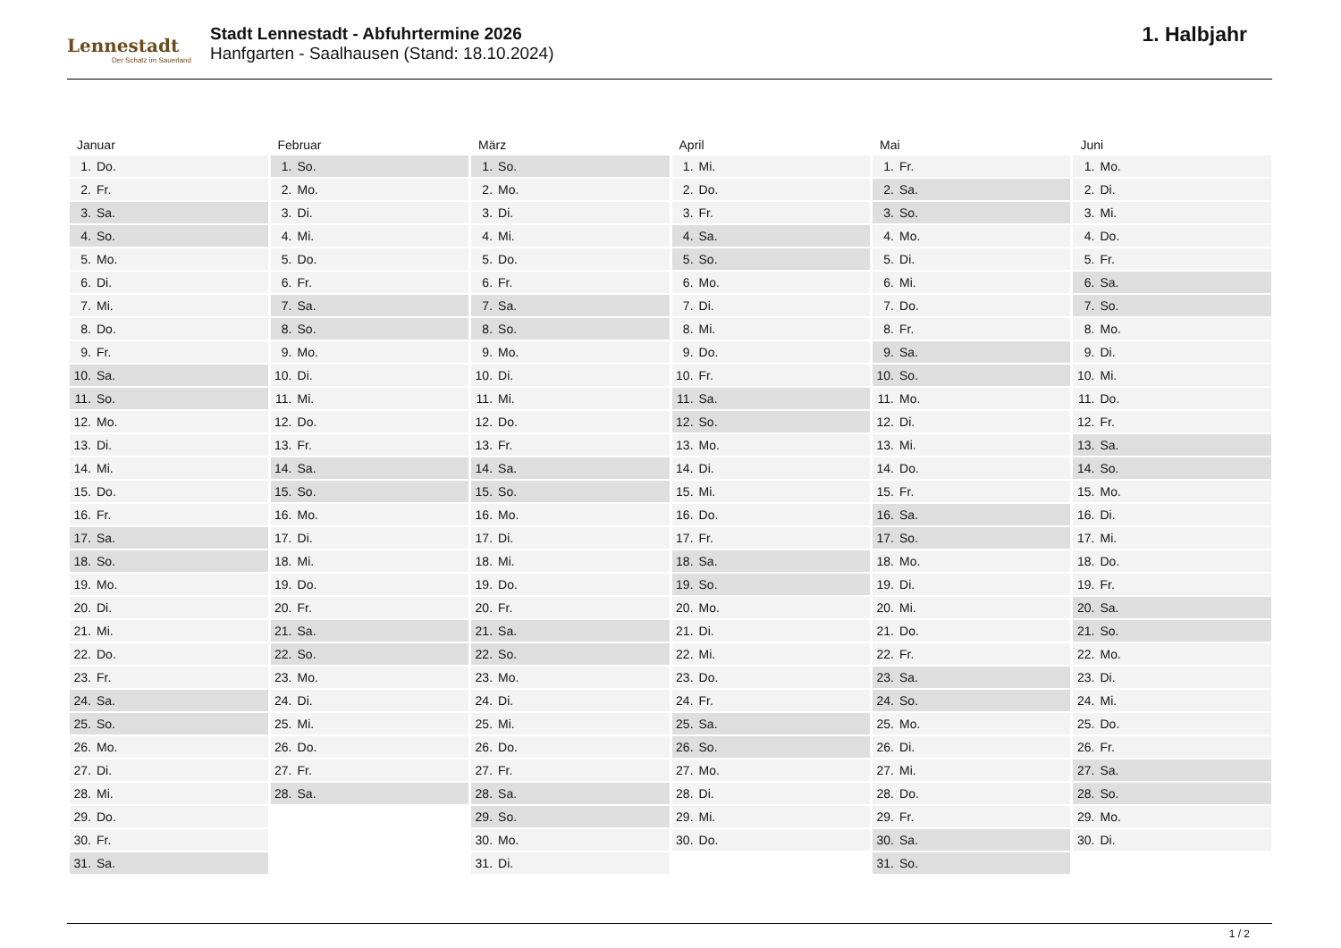Lennestadt
Der Schatz im Sauerland
Stadt Lennestadt - Abfuhrtermine 2026
Hanfgarten - Saalhausen (Stand: 18.10.2024)
1. Halbjahr
| Januar | Februar | März | April | Mai | Juni |
| --- | --- | --- | --- | --- | --- |
| 1. Do. | 1. So. | 1. So. | 1. Mi. | 1. Fr. | 1. Mo. |
| 2. Fr. | 2. Mo. | 2. Mo. | 2. Do. | 2. Sa. | 2. Di. |
| 3. Sa. | 3. Di. | 3. Di. | 3. Fr. | 3. So. | 3. Mi. |
| 4. So. | 4. Mi. | 4. Mi. | 4. Sa. | 4. Mo. | 4. Do. |
| 5. Mo. | 5. Do. | 5. Do. | 5. So. | 5. Di. | 5. Fr. |
| 6. Di. | 6. Fr. | 6. Fr. | 6. Mo. | 6. Mi. | 6. Sa. |
| 7. Mi. | 7. Sa. | 7. Sa. | 7. Di. | 7. Do. | 7. So. |
| 8. Do. | 8. So. | 8. So. | 8. Mi. | 8. Fr. | 8. Mo. |
| 9. Fr. | 9. Mo. | 9. Mo. | 9. Do. | 9. Sa. | 9. Di. |
| 10. Sa. | 10. Di. | 10. Di. | 10. Fr. | 10. So. | 10. Mi. |
| 11. So. | 11. Mi. | 11. Mi. | 11. Sa. | 11. Mo. | 11. Do. |
| 12. Mo. | 12. Do. | 12. Do. | 12. So. | 12. Di. | 12. Fr. |
| 13. Di. | 13. Fr. | 13. Fr. | 13. Mo. | 13. Mi. | 13. Sa. |
| 14. Mi. | 14. Sa. | 14. Sa. | 14. Di. | 14. Do. | 14. So. |
| 15. Do. | 15. So. | 15. So. | 15. Mi. | 15. Fr. | 15. Mo. |
| 16. Fr. | 16. Mo. | 16. Mo. | 16. Do. | 16. Sa. | 16. Di. |
| 17. Sa. | 17. Di. | 17. Di. | 17. Fr. | 17. So. | 17. Mi. |
| 18. So. | 18. Mi. | 18. Mi. | 18. Sa. | 18. Mo. | 18. Do. |
| 19. Mo. | 19. Do. | 19. Do. | 19. So. | 19. Di. | 19. Fr. |
| 20. Di. | 20. Fr. | 20. Fr. | 20. Mo. | 20. Mi. | 20. Sa. |
| 21. Mi. | 21. Sa. | 21. Sa. | 21. Di. | 21. Do. | 21. So. |
| 22. Do. | 22. So. | 22. So. | 22. Mi. | 22. Fr. | 22. Mo. |
| 23. Fr. | 23. Mo. | 23. Mo. | 23. Do. | 23. Sa. | 23. Di. |
| 24. Sa. | 24. Di. | 24. Di. | 24. Fr. | 24. So. | 24. Mi. |
| 25. So. | 25. Mi. | 25. Mi. | 25. Sa. | 25. Mo. | 25. Do. |
| 26. Mo. | 26. Do. | 26. Do. | 26. So. | 26. Di. | 26. Fr. |
| 27. Di. | 27. Fr. | 27. Fr. | 27. Mo. | 27. Mi. | 27. Sa. |
| 28. Mi. | 28. Sa. | 28. Sa. | 28. Di. | 28. Do. | 28. So. |
| 29. Do. | | 29. So. | 29. Mi. | 29. Fr. | 29. Mo. |
| 30. Fr. | | 30. Mo. | 30. Do. | 30. Sa. | 30. Di. |
| 31. Sa. | | 31. Di. | | 31. So. | |
1 / 2